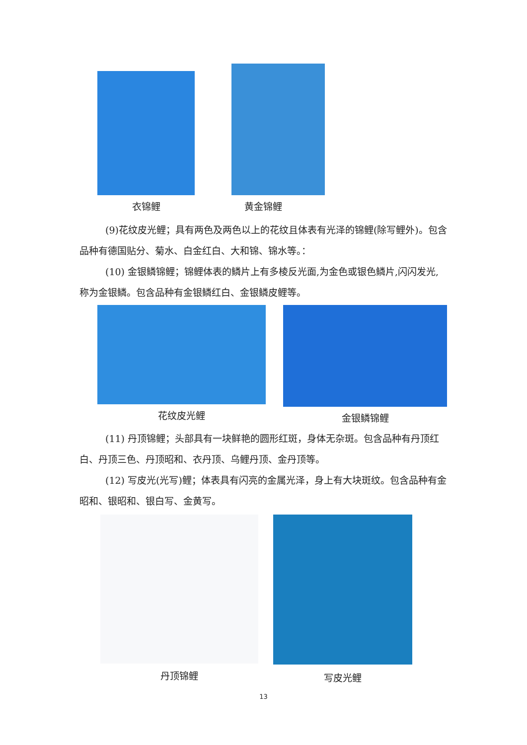衣锦鲤 黄金锦鲤
(9)花纹皮光鲤；具有两色及两色以上的花纹且体表有光泽的锦鲤(除写鲤外)。包含品种有德国贴分、菊水、白金红白、大和锦、锦水等。：
(10) 金银鳞锦鲤；锦鲤体表的鳞片上有多棱反光面,为金色或银色鳞片,闪闪发光,称为金银鳞。包含品种有金银鳞红白、金银鳞皮鲤等。
花纹皮光鲤 金银鳞锦鲤
(11) 丹顶锦鲤；头部具有一块鲜艳的圆形红斑，身体无杂斑。包含品种有丹顶红白、丹顶三色、丹顶昭和、衣丹顶、乌鲤丹顶、金丹顶等。
(12) 写皮光(光写)鲤；体表具有闪亮的金属光泽，身上有大块斑纹。包含品种有金昭和、银昭和、银白写、金黄写。
丹顶锦鲤 写皮光鲤
13